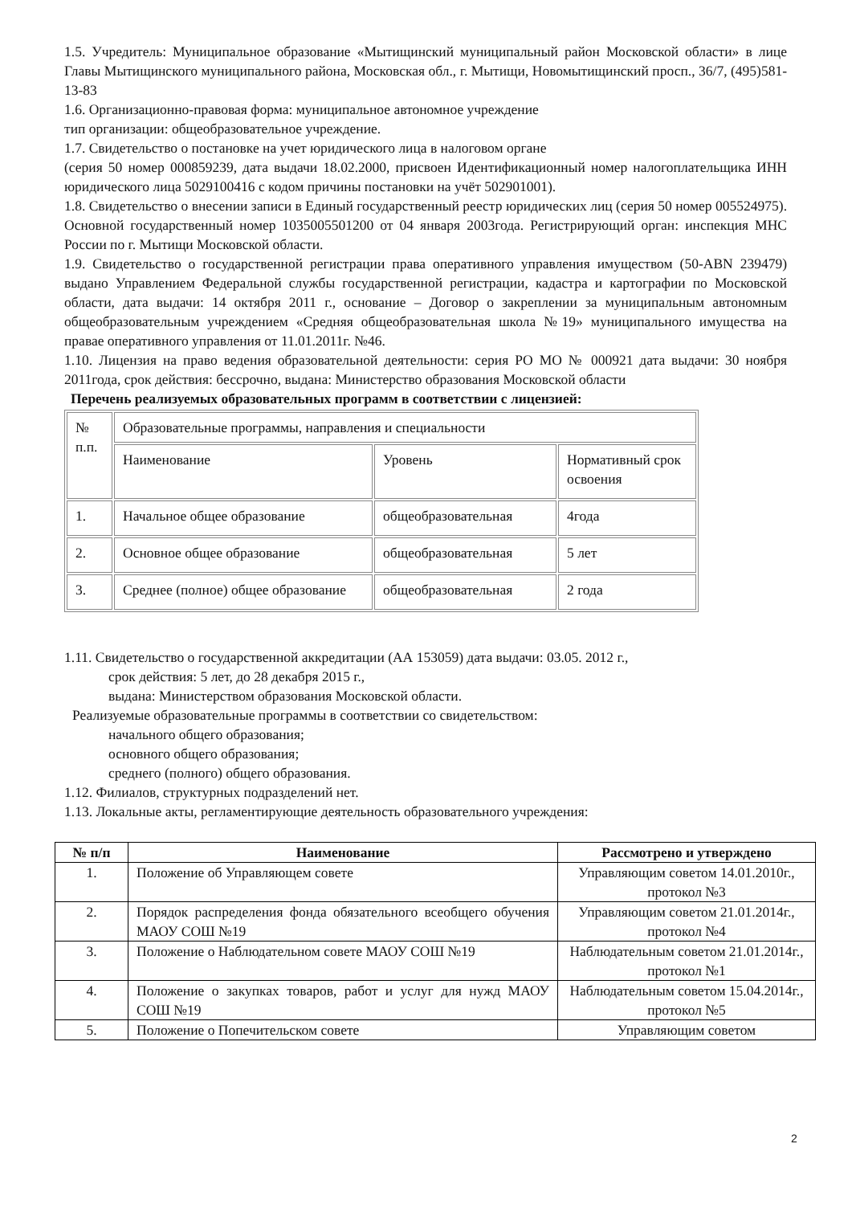1.5. Учредитель: Муниципальное образование «Мытищинский муниципальный район Московской области» в лице Главы Мытищинского муниципального района, Московская обл., г. Мытищи, Новомытищинский просп., 36/7, (495)581-13-83
1.6. Организационно-правовая форма: муниципальное автономное учреждение
тип организации: общеобразовательное учреждение.
1.7. Свидетельство о постановке на учет юридического лица в налоговом органе
(серия 50 номер 000859239, дата выдачи 18.02.2000, присвоен Идентификационный номер налогоплательщика ИНН юридического лица 5029100416 с кодом причины постановки на учёт 502901001).
1.8. Свидетельство о внесении записи в Единый государственный реестр юридических лиц (серия 50 номер 005524975). Основной государственный номер 1035005501200 от 04 января 2003года. Регистрирующий орган: инспекция МНС России по г. Мытищи Московской области.
1.9. Свидетельство о государственной регистрации права оперативного управления имуществом (50-АВN 239479) выдано Управлением Федеральной службы государственной регистрации, кадастра и картографии по Московской области, дата выдачи: 14 октября 2011 г., основание – Договор о закреплении за муниципальным автономным общеобразовательным учреждением «Средняя общеобразовательная школа №19» муниципального имущества на правае оперативного управления от 11.01.2011г. №46.
1.10. Лицензия на право ведения образовательной деятельности: серия РО МО № 000921 дата выдачи: 30 ноября 2011года, срок действия: бессрочно, выдана: Министерство образования Московской области
Перечень реализуемых образовательных программ в соответствии с лицензией:
| № п.п. | Образовательные программы, направления и специальности | | |
| | Наименование | Уровень | Нормативный срок освоения |
| 1. | Начальное общее образование | общеобразовательная | 4года |
| 2. | Основное общее образование | общеобразовательная | 5 лет |
| 3. | Среднее (полное) общее образование | общеобразовательная | 2 года |
1.11. Свидетельство о государственной аккредитации (АА 153059) дата выдачи: 03.05. 2012 г.,
срок действия: 5 лет, до 28 декабря 2015 г.,
выдана: Министерством образования Московской области.
Реализуемые образовательные программы в соответствии со свидетельством:
начального общего образования;
основного общего образования;
среднего (полного) общего образования.
1.12. Филиалов, структурных подразделений нет.
1.13. Локальные акты, регламентирующие деятельность образовательного учреждения:
| № п/п | Наименование | Рассмотрено и утверждено |
| --- | --- | --- |
| 1. | Положение об Управляющем совете | Управляющим советом 14.01.2010г., протокол №3 |
| 2. | Порядок распределения фонда обязательного всеобщего обучения МАОУ СОШ №19 | Управляющим советом 21.01.2014г., протокол №4 |
| 3. | Положение о Наблюдательном совете МАОУ СОШ №19 | Наблюдательным советом 21.01.2014г., протокол №1 |
| 4. | Положение о закупках товаров, работ и услуг для нужд МАОУ СОШ №19 | Наблюдательным советом 15.04.2014г., протокол №5 |
| 5. | Положение о Попечительском совете | Управляющим советом |
2